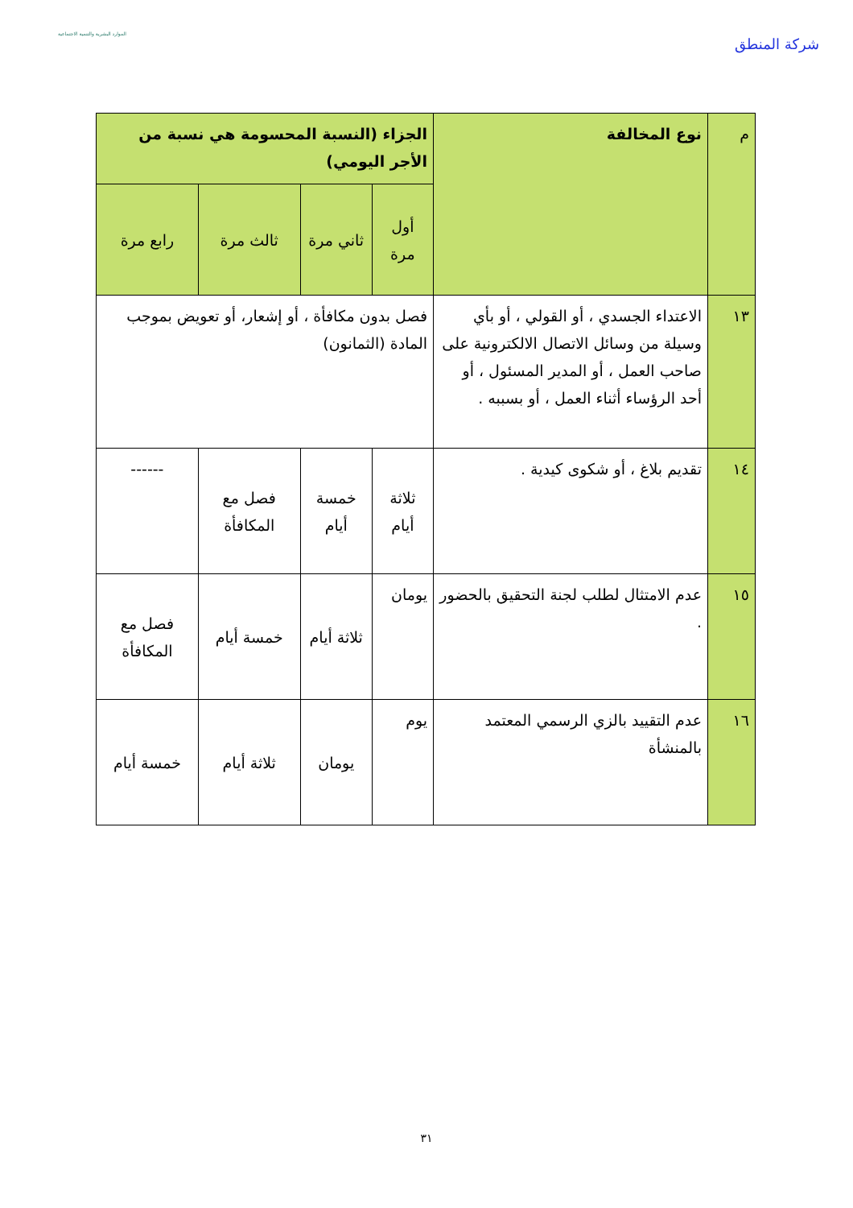الموارد البشرية والتنمية الاجتماعية
شركة المنطق
| م | نوع المخالفة | الجزاء (النسبة المحسومة هي نسبة من الأجر اليومي) | | | |
| --- | --- | --- | --- | --- | --- |
| | | أول مرة | ثاني مرة | ثالث مرة | رابع مرة |
| ١٣ | الاعتداء الجسدي ، أو القولي ، أو بأي وسيلة من وسائل الاتصال الالكترونية على صاحب العمل ، أو المدير المسئول ، أو أحد الرؤساء أثناء العمل ، أو بسببه . | فصل بدون مكافأة ، أو إشعار، أو تعويض بموجب المادة (الثمانون) | | | |
| ١٤ | تقديم بلاغ ، أو شكوى كيدية . | ثلاثة أيام | خمسة أيام | فصل مع المكافأة | ------ |
| ١٥ | عدم الامتثال لطلب لجنة التحقيق بالحضور . | يومان | ثلاثة أيام | خمسة أيام | فصل مع المكافأة |
| ١٦ | عدم التقييد بالزي الرسمي المعتمد بالمنشأة | يوم | يومان | ثلاثة أيام | خمسة أيام |
٣١